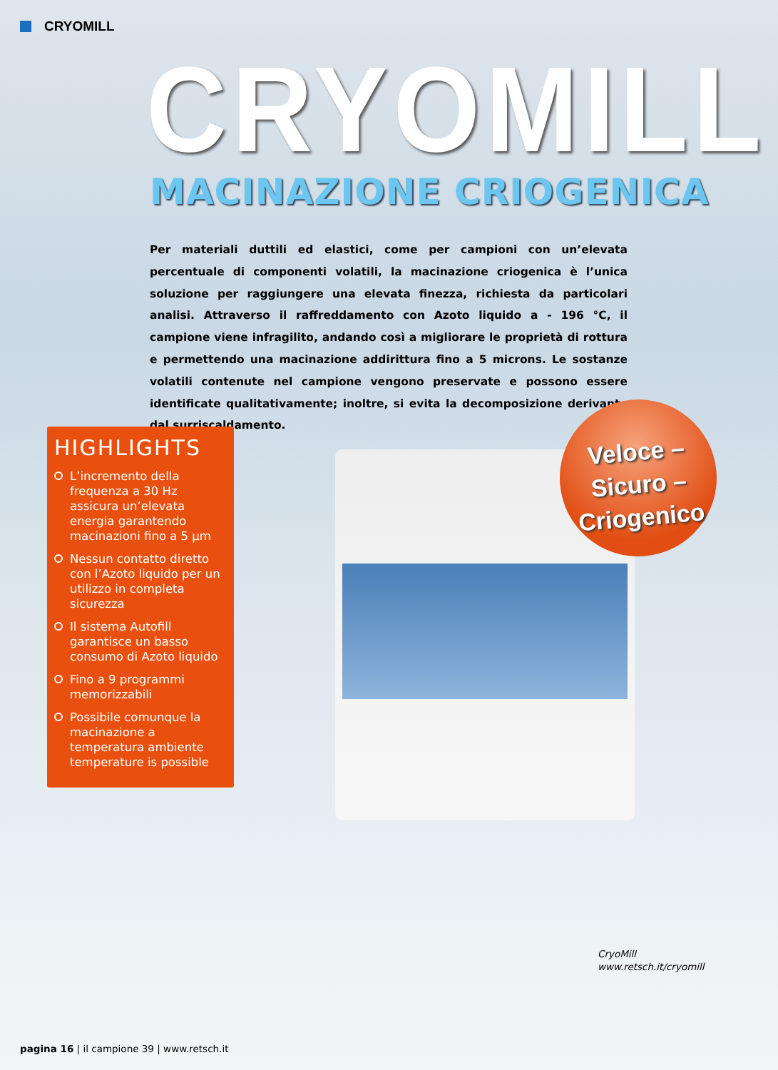CRYOMILL
CRYOMILL
MACINAZIONE CRIOGENICA
Per materiali duttili ed elastici, come per campioni con un’elevata percentuale di componenti volatili, la macinazione criogenica è l’unica soluzione per raggiungere una elevata finezza, richiesta da particolari analisi. Attraverso il raffreddamento con Azoto liquido a - 196 °C, il campione viene infragilito, andando così a migliorare le proprietà di rottura e permettendo una macinazione addirittura fino a 5 microns. Le sostanze volatili contenute nel campione vengono preservate e possono essere identificate qualitativamente; inoltre, si evita la decomposizione derivante dal surriscaldamento.
Veloce –
Sicuro –
Criogenico
HIGHLIGHTS
L’incremento della frequenza a 30 Hz assicura un’elevata energia garantendo macinazioni fino a 5 µm
Nessun contatto diretto con l’Azoto liquido per un utilizzo in completa sicurezza
Il sistema Autofill garantisce un basso consumo di Azoto liquido
Fino a 9 programmi memorizzabili
Possibile comunque la macinazione a temperatura ambiente temperature is possible
CryoMill
www.retsch.it/cryomill
pagina 16 | il campione 39 | www.retsch.it